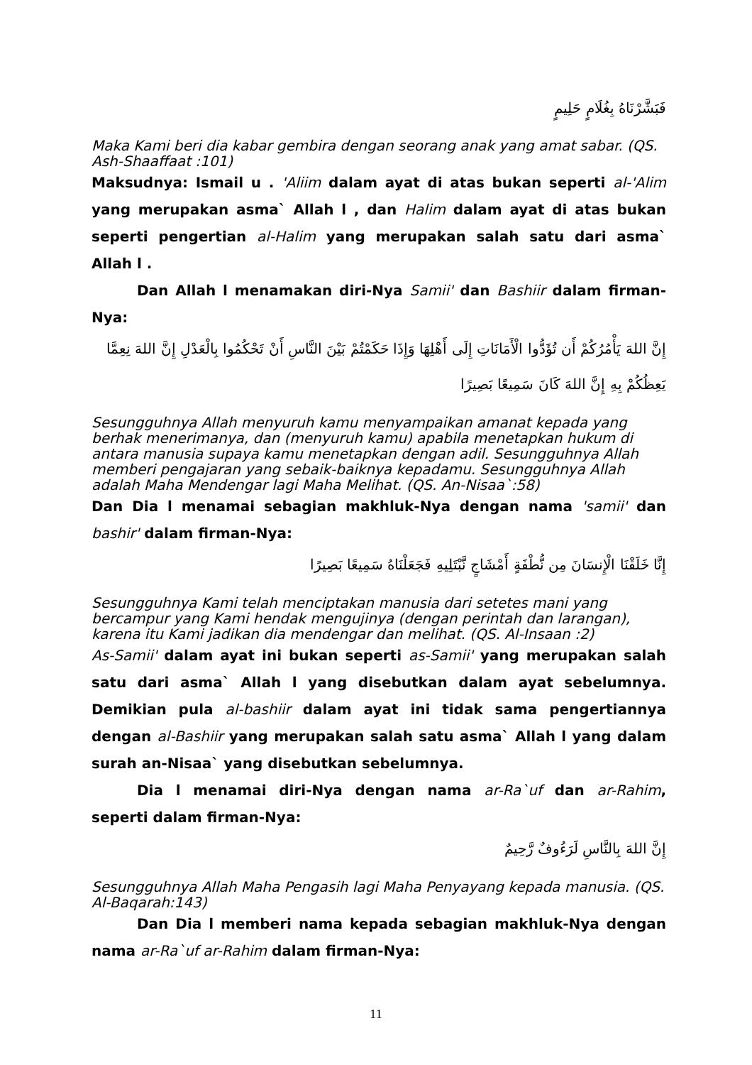فَبَشَّرْنَاهُ بِغُلَامٍ حَلِيمٍ
Maka Kami beri dia kabar gembira dengan seorang anak yang amat sabar. (QS. Ash-Shaaffaat :101)
Maksudnya: Ismail u . 'Aliim dalam ayat di atas bukan seperti al-'Alim yang merupakan asma` Allah l , dan Halim dalam ayat di atas bukan seperti pengertian al-Halim yang merupakan salah satu dari asma` Allah l .
Dan Allah l menamakan diri-Nya Samii' dan Bashiir dalam firman-Nya:
إِنَّ اللهَ يَأْمُرُكُمْ أَن تُؤَدُّوا الْأَمَانَاتِ إِلَى أَهْلِهَا وَإِذَا حَكَمْتُمْ بَيْنَ النَّاسِ أَنْ تَحْكُمُوا بِالْعَدْلِ إِنَّ اللهَ نِعِمَّا يَعِظُكُمْ بِهِ إِنَّ اللهَ كَانَ سَمِيعًا بَصِيرًا
Sesungguhnya Allah menyuruh kamu menyampaikan amanat kepada yang berhak menerimanya, dan (menyuruh kamu) apabila menetapkan hukum di antara manusia supaya kamu menetapkan dengan adil. Sesungguhnya Allah memberi pengajaran yang sebaik-baiknya kepadamu. Sesungguhnya Allah adalah Maha Mendengar lagi Maha Melihat. (QS. An-Nisaa`:58)
Dan Dia l menamai sebagian makhluk-Nya dengan nama 'samii' dan bashir' dalam firman-Nya:
إِنَّا خَلَقْنَا الْإِنسَانَ مِن نُّطْفَةٍ أَمْشَاجٍ نَّبْتَلِيهِ فَجَعَلْنَاهُ سَمِيعًا بَصِيرًا
Sesungguhnya Kami telah menciptakan manusia dari setetes mani yang bercampur yang Kami hendak mengujinya (dengan perintah dan larangan), karena itu Kami jadikan dia mendengar dan melihat. (QS. Al-Insaan :2)
As-Samii' dalam ayat ini bukan seperti as-Samii' yang merupakan salah satu dari asma` Allah l yang disebutkan dalam ayat sebelumnya. Demikian pula al-bashiir dalam ayat ini tidak sama pengertiannya dengan al-Bashiir yang merupakan salah satu asma` Allah l yang dalam surah an-Nisaa` yang disebutkan sebelumnya.
Dia l menamai diri-Nya dengan nama ar-Ra`uf dan ar-Rahim, seperti dalam firman-Nya:
إِنَّ اللهَ بِالنَّاسِ لَرَءُوفٌ رَّحِيمٌ
Sesungguhnya Allah Maha Pengasih lagi Maha Penyayang kepada manusia. (QS. Al-Baqarah:143)
Dan Dia l memberi nama kepada sebagian makhluk-Nya dengan nama ar-Ra`uf ar-Rahim dalam firman-Nya:
11